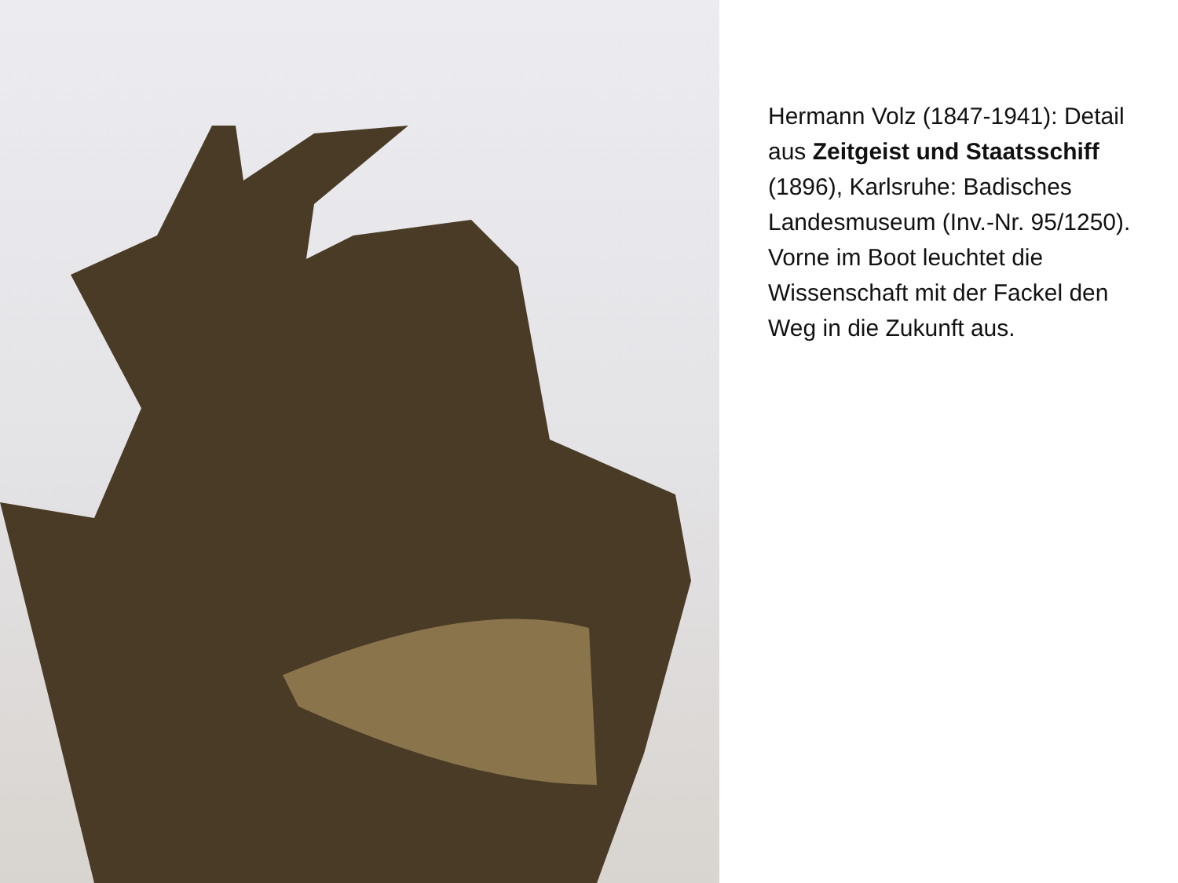Hermann Volz (1847-1941): Detail aus Zeitgeist und Staatsschiff (1896), Karlsruhe: Badisches Landesmuseum (Inv.-Nr. 95/1250).
Vorne im Boot leuchtet die Wissenschaft mit der Fackel den Weg in die Zukunft aus.